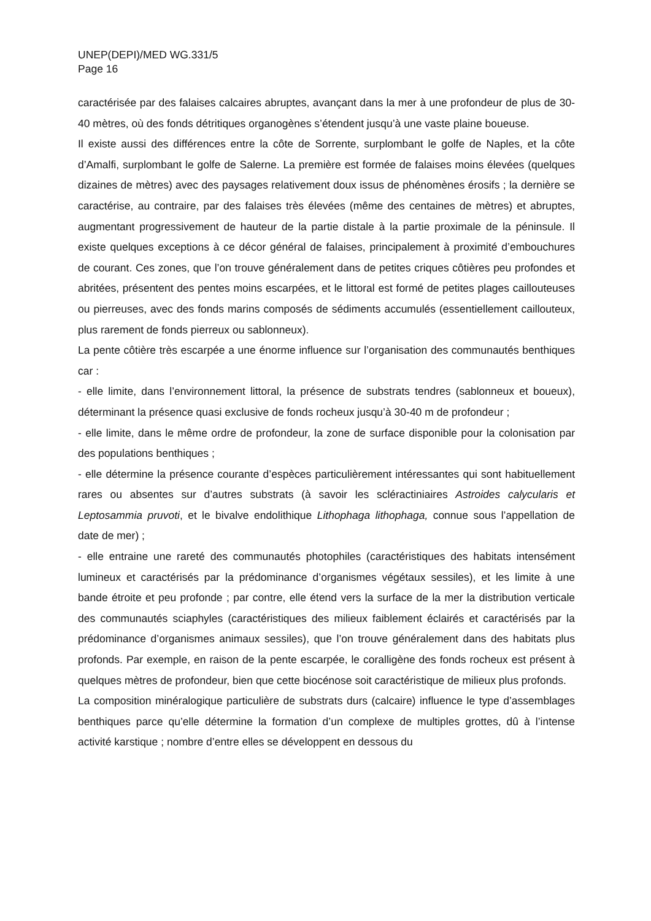UNEP(DEPI)/MED WG.331/5
Page 16
caractérisée par des falaises calcaires abruptes, avançant dans la mer à une profondeur de plus de 30-40 mètres, où des fonds détritiques organogènes s’étendent jusqu’à une vaste plaine boueuse.
Il existe aussi des différences entre la côte de Sorrente, surplombant le golfe de Naples, et la côte d’Amalfi, surplombant le golfe de Salerne. La première est formée de falaises moins élevées (quelques dizaines de mètres) avec des paysages relativement doux issus de phénomènes érosifs ; la dernière se caractérise, au contraire, par des falaises très élevées (même des centaines de mètres) et abruptes, augmentant progressivement de hauteur de la partie distale à la partie proximale de la péninsule. Il existe quelques exceptions à ce décor général de falaises, principalement à proximité d’embouchures de courant. Ces zones, que l’on trouve généralement dans de petites criques côtières peu profondes et abritées, présentent des pentes moins escarpées, et le littoral est formé de petites plages caillouteuses ou pierreuses, avec des fonds marins composés de sédiments accumulés (essentiellement caillouteux, plus rarement de fonds pierreux ou sablonneux).
La pente côtière très escarpée a une énorme influence sur l’organisation des communautés benthiques car :
- elle limite, dans l’environnement littoral, la présence de substrats tendres (sablonneux et boueux), déterminant la présence quasi exclusive de fonds rocheux jusqu’à 30-40 m de profondeur ;
- elle limite, dans le même ordre de profondeur, la zone de surface disponible pour la colonisation par des populations benthiques ;
- elle détermine la présence courante d’espèces particulièrement intéressantes qui sont habituellement rares ou absentes sur d’autres substrats (à savoir les scléractiniaires Astroides calycularis et Leptosammia pruvoti, et le bivalve endolithique Lithophaga lithophaga, connue sous l’appellation de date de mer) ;
- elle entraine une rareté des communautés photophiles (caractéristiques des habitats intensément lumineux et caractérisés par la prédominance d’organismes végétaux sessiles), et les limite à une bande étroite et peu profonde ; par contre, elle étend vers la surface de la mer la distribution verticale des communautés sciaphyles (caractéristiques des milieux faiblement éclairés et caractérisés par la prédominance d’organismes animaux sessiles), que l’on trouve généralement dans des habitats plus profonds. Par exemple, en raison de la pente escarpée, le coralligène des fonds rocheux est présent à quelques mètres de profondeur, bien que cette biocénose soit caractéristique de milieux plus profonds.
La composition minéralogique particulière de substrats durs (calcaire) influence le type d’assemblages benthiques parce qu’elle détermine la formation d’un complexe de multiples grottes, dû à l’intense activité karstique ; nombre d’entre elles se développent en dessous du